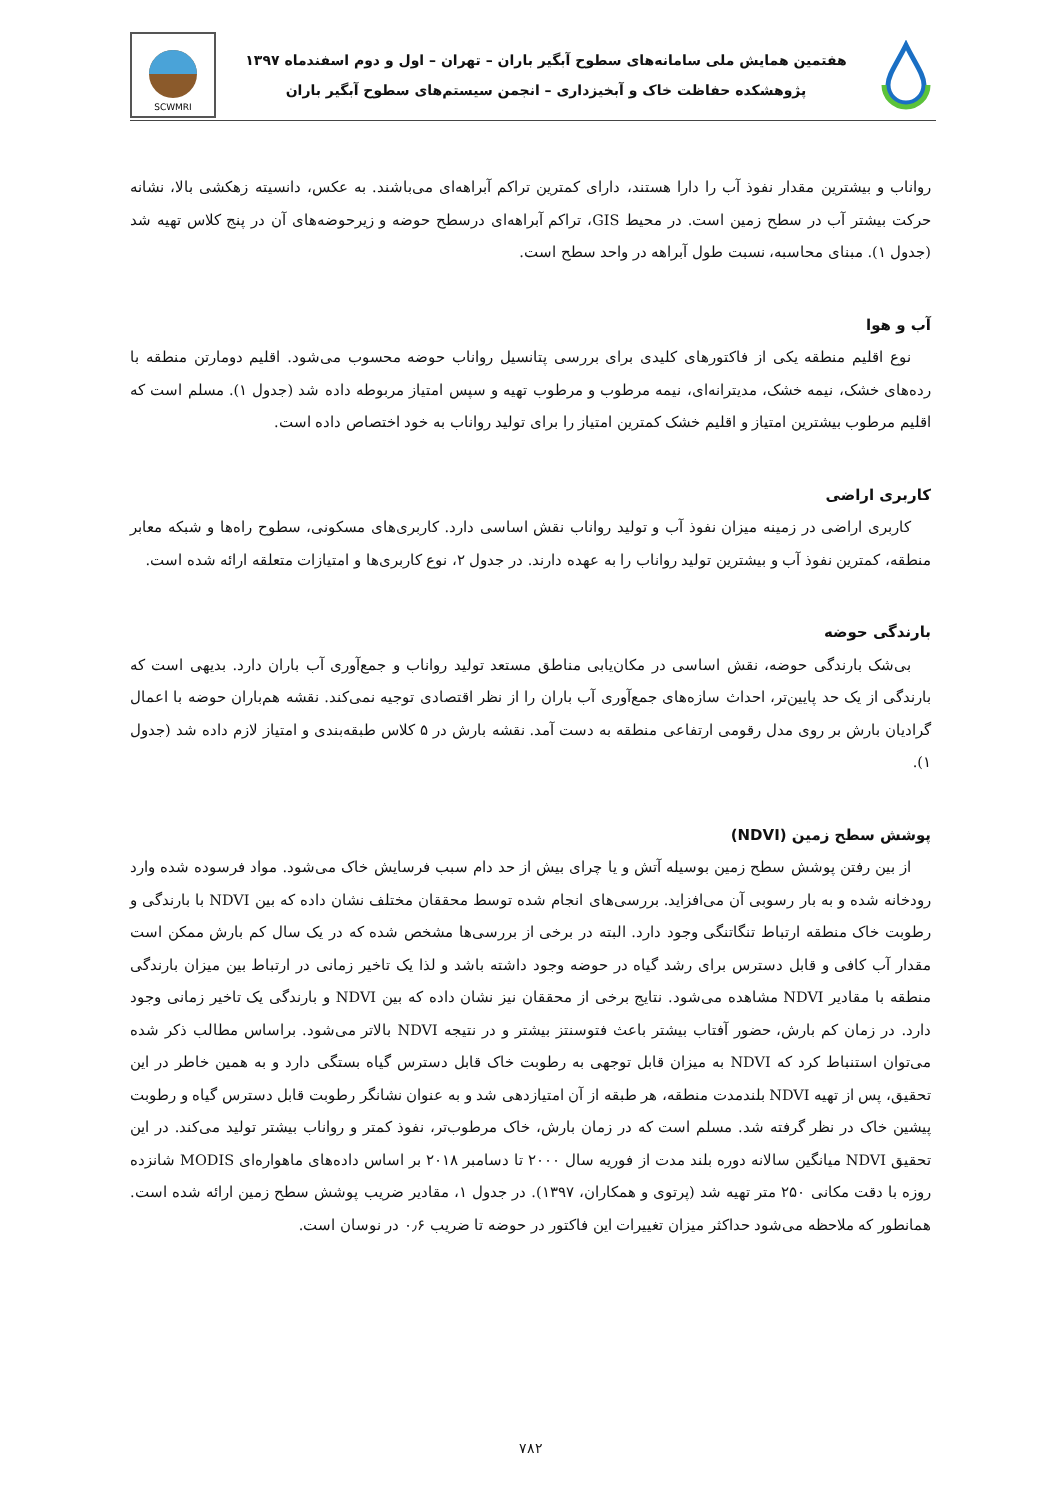هفتمین همایش ملی سامانه‌های سطوح آبگیر باران – تهران – اول و دوم اسفندماه ۱۳۹۷
پژوهشکده حفاظت خاک و آبخیزداری – انجمن سیستم‌های سطوح آبگیر باران
SCWMRI
رواناب و بیشترین مقدار نفوذ آب را دارا هستند، دارای کمترین تراکم آبراهه‌ای می‌باشند. به عکس، دانسیته زهکشی بالا، نشانه حرکت بیشتر آب در سطح زمین است. در محیط GIS، تراکم آبراهه‌ای درسطح حوضه و زیرحوضه‌های آن در پنج کلاس تهیه شد (جدول ۱). مبنای محاسبه، نسبت طول آبراهه در واحد سطح است.
آب و هوا
نوع اقلیم منطقه یکی از فاکتورهای کلیدی برای بررسی پتانسیل رواناب حوضه محسوب می‌شود. اقلیم دومارتن منطقه با رده‌های خشک، نیمه خشک، مدیترانه‌ای، نیمه مرطوب و مرطوب تهیه و سپس امتیاز مربوطه داده شد (جدول ۱). مسلم است که اقلیم مرطوب بیشترین امتیاز و اقلیم خشک کمترین امتیاز را برای تولید رواناب به خود اختصاص داده است.
کاربری اراضی
کاربری اراضی در زمینه میزان نفوذ آب و تولید رواناب نقش اساسی دارد. کاربری‌های مسکونی، سطوح راه‌ها و شبکه معابر منطقه، کمترین نفوذ آب و بیشترین تولید رواناب را به عهده دارند. در جدول ۲، نوع کاربری‌ها و امتیازات متعلقه ارائه شده است.
بارندگی حوضه
بی‌شک بارندگی حوضه، نقش اساسی در مکان‌یابی مناطق مستعد تولید رواناب و جمع‌آوری آب باران دارد. بدیهی است که بارندگی از یک حد پایین‌تر، احداث سازه‌های جمع‌آوری آب باران را از نظر اقتصادی توجیه نمی‌کند. نقشه هم‌باران حوضه با اعمال گرادیان بارش بر روی مدل رقومی ارتفاعی منطقه به دست آمد. نقشه بارش در ۵ کلاس طبقه‌بندی و امتیاز لازم داده شد (جدول ۱).
پوشش سطح زمین (NDVI)
از بین رفتن پوشش سطح زمین بوسیله آتش و یا چرای بیش از حد دام سبب فرسایش خاک می‌شود. مواد فرسوده شده وارد رودخانه شده و به بار رسوبی آن می‌افزاید. بررسی‌های انجام شده توسط محققان مختلف نشان داده که بین NDVI با بارندگی و رطوبت خاک منطقه ارتباط تنگاتنگی وجود دارد. البته در برخی از بررسی‌ها مشخص شده که در یک سال کم بارش ممکن است مقدار آب کافی و قابل دسترس برای رشد گیاه در حوضه وجود داشته باشد و لذا یک تاخیر زمانی در ارتباط بین میزان بارندگی منطقه با مقادیر NDVI مشاهده می‌شود. نتایج برخی از محققان نیز نشان داده که بین NDVI و بارندگی یک تاخیر زمانی وجود دارد. در زمان کم بارش، حضور آفتاب بیشتر باعث فتوسنتز بیشتر و در نتیجه NDVI بالاتر می‌شود. براساس مطالب ذکر شده می‌توان استنباط کرد که NDVI به میزان قابل توجهی به رطوبت خاک قابل دسترس گیاه بستگی دارد و به همین خاطر در این تحقیق، پس از تهیه NDVI بلندمدت منطقه، هر طبقه از آن امتیازدهی شد و به عنوان نشانگر رطوبت قابل دسترس گیاه و رطوبت پیشین خاک در نظر گرفته شد. مسلم است که در زمان بارش، خاک مرطوب‌تر، نفوذ کمتر و رواناب بیشتر تولید می‌کند. در این تحقیق NDVI میانگین سالانه دوره بلند مدت از فوریه سال ۲۰۰۰ تا دسامبر ۲۰۱۸ بر اساس داده‌های ماهواره‌ای MODIS شانزده روزه با دقت مکانی ۲۵۰ متر تهیه شد (پرتوی و همکاران، ۱۳۹۷). در جدول ۱، مقادیر ضریب پوشش سطح زمین ارائه شده است. همانطور که ملاحظه می‌شود حداکثر میزان تغییرات این فاکتور در حوضه تا ضریب ۰٫۶ در نوسان است.
۷۸۲